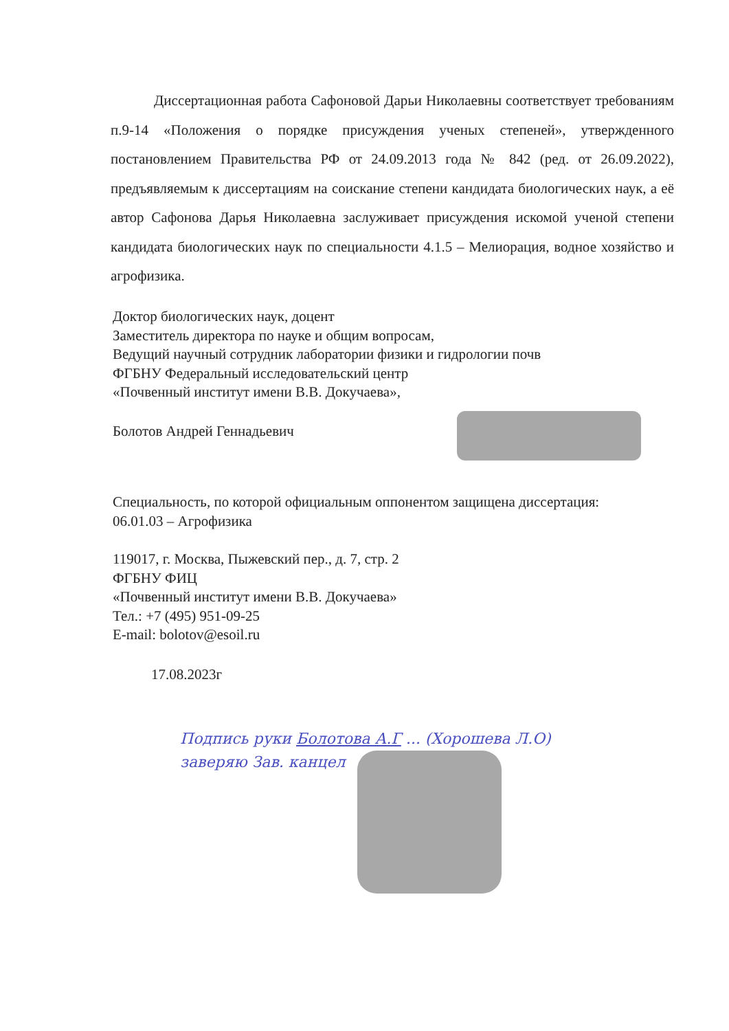Диссертационная работа Сафоновой Дарьи Николаевны соответствует требованиям п.9-14 «Положения о порядке присуждения ученых степеней», утвержденного постановлением Правительства РФ от 24.09.2013 года № 842 (ред. от 26.09.2022), предъявляемым к диссертациям на соискание степени кандидата биологических наук, а её автор Сафонова Дарья Николаевна заслуживает присуждения искомой ученой степени кандидата биологических наук по специальности 4.1.5 – Мелиорация, водное хозяйство и агрофизика.
Доктор биологических наук, доцент
Заместитель директора по науке и общим вопросам,
Ведущий научный сотрудник лаборатории физики и гидрологии почв
ФГБНУ Федеральный исследовательский центр
«Почвенный институт имени В.В. Докучаева»,
Болотов Андрей Геннадьевич
Специальность, по которой официальным оппонентом защищена диссертация:
06.01.03 – Агрофизика
119017, г. Москва, Пыжевский пер., д. 7, стр. 2
ФГБНУ ФИЦ
«Почвенный институт имени В.В. Докучаева»
Тел.: +7 (495) 951-09-25
E-mail: bolotov@esoil.ru
17.08.2023г
Подпись руки Болотова А.Г ... (Хорошева Л.О)
заверяю Зав. канцел